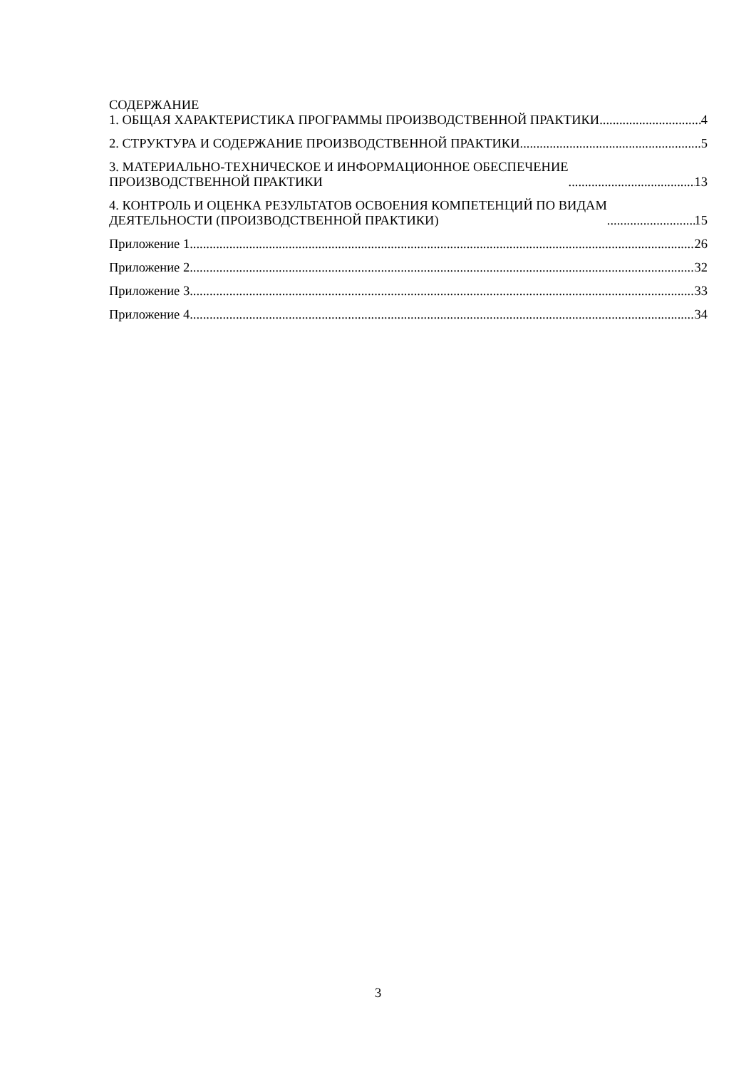СОДЕРЖАНИЕ
1. ОБЩАЯ ХАРАКТЕРИСТИКА ПРОГРАММЫ ПРОИЗВОДСТВЕННОЙ ПРАКТИКИ 4
2. СТРУКТУРА И СОДЕРЖАНИЕ ПРОИЗВОДСТВЕННОЙ ПРАКТИКИ 5
3. МАТЕРИАЛЬНО-ТЕХНИЧЕСКОЕ И ИНФОРМАЦИОННОЕ ОБЕСПЕЧЕНИЕ
ПРОИЗВОДСТВЕННОЙ ПРАКТИКИ 13
4. КОНТРОЛЬ И ОЦЕНКА РЕЗУЛЬТАТОВ ОСВОЕНИЯ КОМПЕТЕНЦИЙ ПО ВИДАМ
ДЕЯТЕЛЬНОСТИ (ПРОИЗВОДСТВЕННОЙ ПРАКТИКИ) 15
Приложение 1 26
Приложение 2 32
Приложение 3 33
Приложение 4 34
3